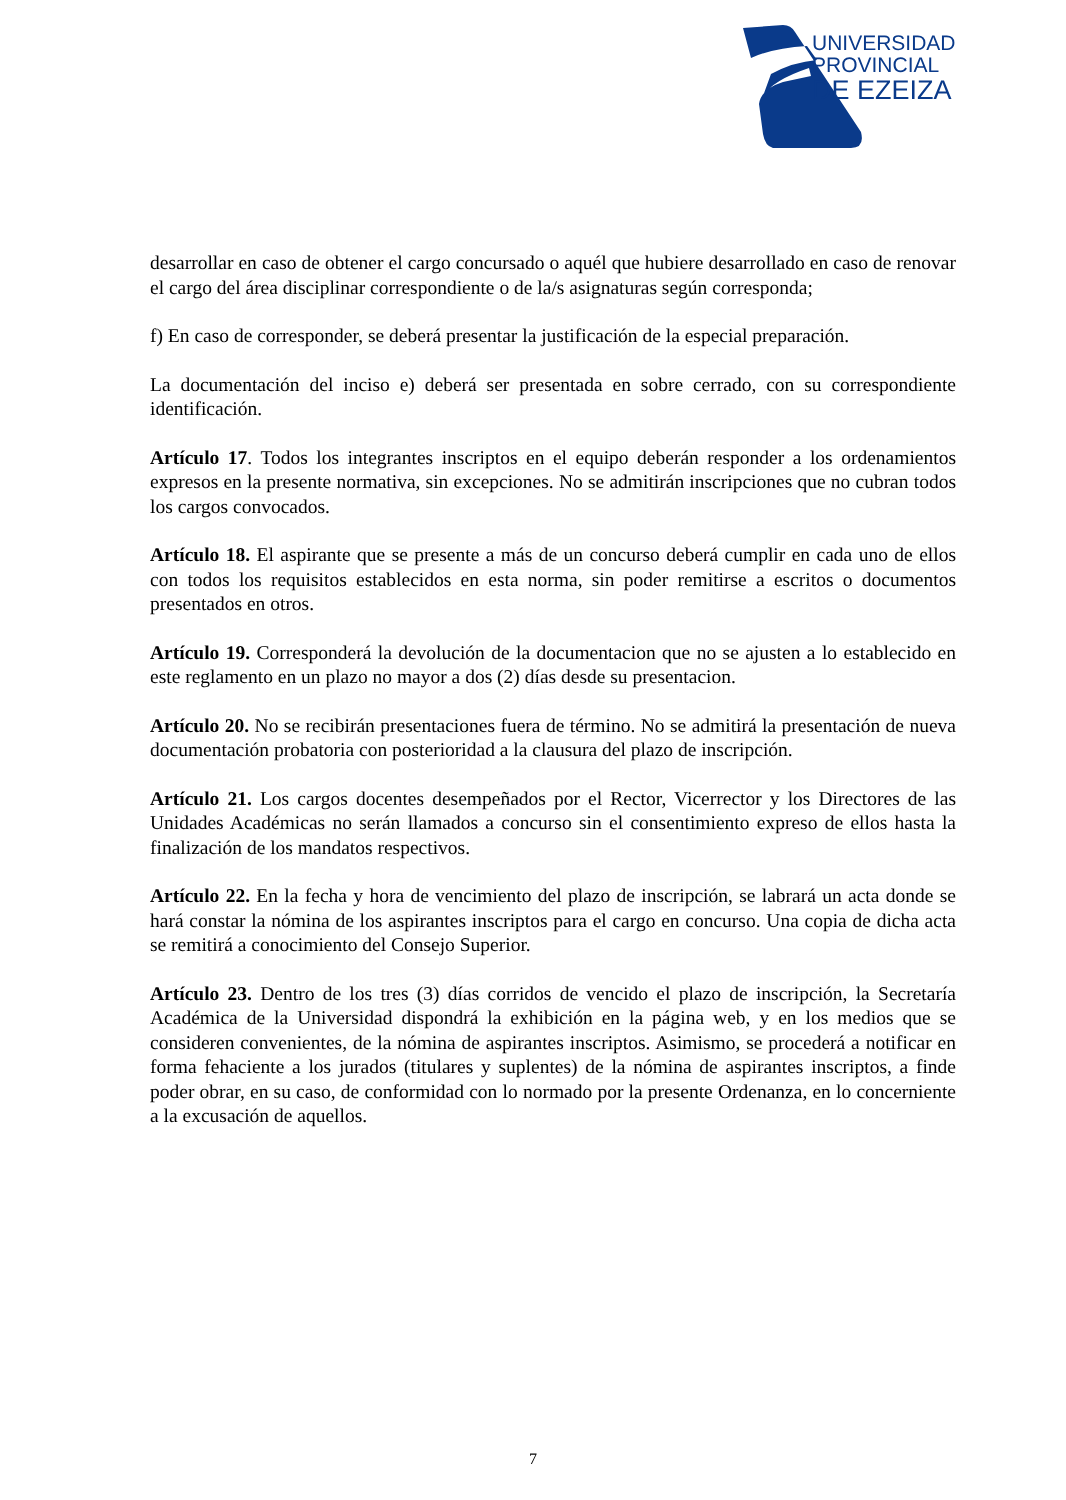UNIVERSIDAD
PROVINCIAL
DE EZEIZA
desarrollar en caso de obtener el cargo concursado o aquél que hubiere desarrollado en caso de renovar el cargo del área disciplinar correspondiente o de la/s asignaturas según corresponda;
f) En caso de corresponder, se deberá presentar la justificación de la especial preparación.
La documentación del inciso e) deberá ser presentada en sobre cerrado, con su correspondiente identificación.
Artículo 17. Todos los integrantes inscriptos en el equipo deberán responder a los ordenamientos expresos en la presente normativa, sin excepciones. No se admitirán inscripciones que no cubran todos los cargos convocados.
Artículo 18. El aspirante que se presente a más de un concurso deberá cumplir en cada uno de ellos con todos los requisitos establecidos en esta norma, sin poder remitirse a escritos o documentos presentados en otros.
Artículo 19. Corresponderá la devolución de la documentacion que no se ajusten a lo establecido en este reglamento en un plazo no mayor a dos (2) días desde su presentacion.
Artículo 20. No se recibirán presentaciones fuera de término. No se admitirá la presentación de nueva documentación probatoria con posterioridad a la clausura del plazo de inscripción.
Artículo 21. Los cargos docentes desempeñados por el Rector, Vicerrector y los Directores de las Unidades Académicas no serán llamados a concurso sin el consentimiento expreso de ellos hasta la finalización de los mandatos respectivos.
Artículo 22. En la fecha y hora de vencimiento del plazo de inscripción, se labrará un acta donde se hará constar la nómina de los aspirantes inscriptos para el cargo en concurso. Una copia de dicha acta se remitirá a conocimiento del Consejo Superior.
Artículo 23. Dentro de los tres (3) días corridos de vencido el plazo de inscripción, la Secretaría Académica de la Universidad dispondrá la exhibición en la página web, y en los medios que se consideren convenientes, de la nómina de aspirantes inscriptos. Asimismo, se procederá a notificar en forma fehaciente a los jurados (titulares y suplentes) de la nómina de aspirantes inscriptos, a finde poder obrar, en su caso, de conformidad con lo normado por la presente Ordenanza, en lo concerniente a la excusación de aquellos.
7